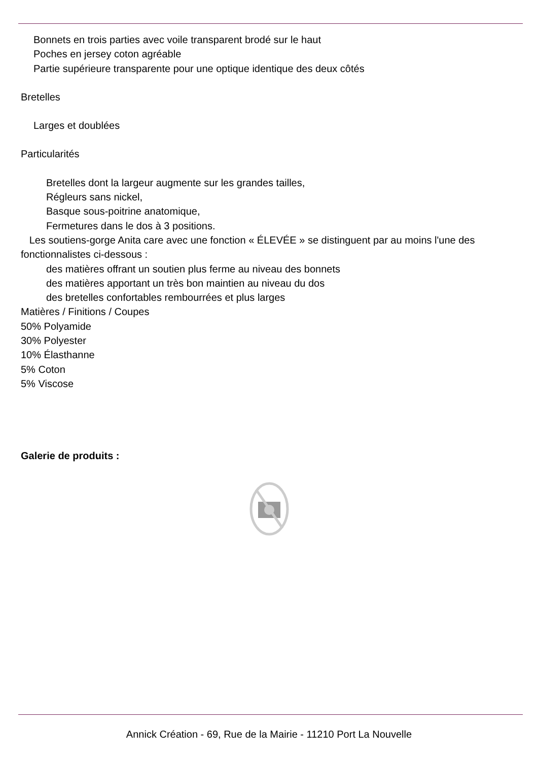Bonnets en trois parties avec voile transparent brodé sur le haut
Poches en jersey coton agréable
Partie supérieure transparente pour une optique identique des deux côtés
Bretelles
Larges et doublées
Particularités
Bretelles dont la largeur augmente sur les grandes tailles,
Régleurs sans nickel,
Basque sous-poitrine anatomique,
Fermetures dans le dos à 3 positions.
Les soutiens-gorge Anita care avec une fonction « ÉLEVÉE » se distinguent par au moins l'une des fonctionnalistes ci-dessous :
des matières offrant un soutien plus ferme au niveau des bonnets
des matières apportant un très bon maintien au niveau du dos
des bretelles confortables rembourrées et plus larges
Matières / Finitions / Coupes
50% Polyamide
30% Polyester
10% Élasthanne
5% Coton
5% Viscose
Galerie de produits :
Annick Création - 69, Rue de la Mairie - 11210 Port La Nouvelle